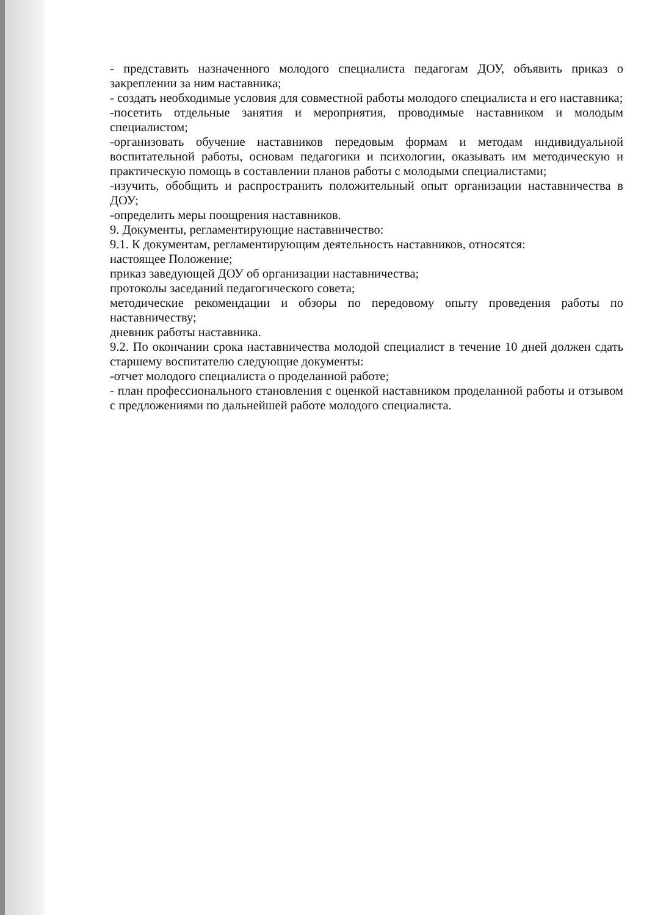- представить назначенного молодого специалиста педагогам ДОУ, объявить приказ о закреплении за ним наставника;
- создать необходимые условия для совместной работы молодого специалиста и его наставника;
-посетить отдельные занятия и мероприятия, проводимые наставником и молодым специалистом;
-организовать обучение наставников передовым формам и методам индивидуальной воспитательной работы, основам педагогики и психологии, оказывать им методическую и практическую помощь в составлении планов работы с молодыми специалистами;
-изучить, обобщить и распространить положительный опыт организации наставничества в ДОУ;
-определить меры поощрения наставников.
9. Документы, регламентирующие наставничество:
9.1. К документам, регламентирующим деятельность наставников, относятся:
настоящее Положение;
приказ заведующей ДОУ об организации наставничества;
протоколы заседаний педагогического совета;
методические рекомендации и обзоры по передовому опыту проведения работы по наставничеству;
дневник работы наставника.
9.2. По окончании срока наставничества молодой специалист в течение 10 дней должен сдать старшему воспитателю следующие документы:
-отчет молодого специалиста о проделанной работе;
- план профессионального становления с оценкой наставником проделанной работы и отзывом с предложениями по дальнейшей работе молодого специалиста.